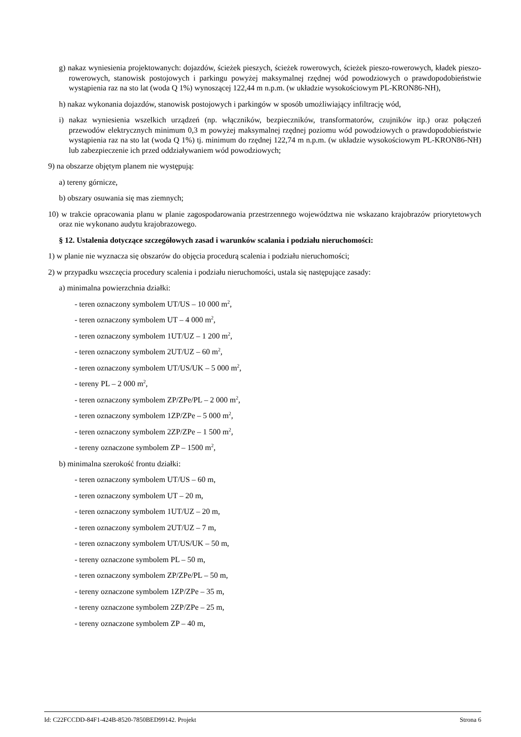g) nakaz wyniesienia projektowanych: dojazdów, ścieżek pieszych, ścieżek rowerowych, ścieżek pieszo-rowerowych, kładek pieszo-rowerowych, stanowisk postojowych i parkingu powyżej maksymalnej rzędnej wód powodziowych o prawdopodobieństwie wystąpienia raz na sto lat (woda Q 1%) wynoszącej 122,44 m n.p.m. (w układzie wysokościowym PL-KRON86-NH),
h) nakaz wykonania dojazdów, stanowisk postojowych i parkingów w sposób umożliwiający infiltrację wód,
i) nakaz wyniesienia wszelkich urządzeń (np. włączników, bezpieczników, transformatorów, czujników itp.) oraz połączeń przewodów elektrycznych minimum 0,3 m powyżej maksymalnej rzędnej poziomu wód powodziowych o prawdopodobieństwie wystąpienia raz na sto lat (woda Q 1%) tj. minimum do rzędnej 122,74 m n.p.m. (w układzie wysokościowym PL-KRON86-NH) lub zabezpieczenie ich przed oddziaływaniem wód powodziowych;
9) na obszarze objętym planem nie występują:
a) tereny górnicze,
b) obszary osuwania się mas ziemnych;
10) w trakcie opracowania planu w planie zagospodarowania przestrzennego województwa nie wskazano krajobrazów priorytetowych oraz nie wykonano audytu krajobrazowego.
§ 12. Ustalenia dotyczące szczegółowych zasad i warunków scalania i podziału nieruchomości:
1) w planie nie wyznacza się obszarów do objęcia procedurą scalenia i podziału nieruchomości;
2) w przypadku wszczęcia procedury scalenia i podziału nieruchomości, ustala się następujące zasady:
a) minimalna powierzchnia działki:
- teren oznaczony symbolem UT/US – 10 000 m<sup>2</sup>,
- teren oznaczony symbolem UT – 4 000 m<sup>2</sup>,
- teren oznaczony symbolem 1UT/UZ – 1 200 m<sup>2</sup>,
- teren oznaczony symbolem 2UT/UZ – 60 m<sup>2</sup>,
- teren oznaczony symbolem UT/US/UK – 5 000 m<sup>2</sup>,
- tereny PL – 2 000 m<sup>2</sup>,
- teren oznaczony symbolem ZP/ZPe/PL – 2 000 m<sup>2</sup>,
- teren oznaczony symbolem 1ZP/ZPe – 5 000 m<sup>2</sup>,
- teren oznaczony symbolem 2ZP/ZPe – 1 500 m<sup>2</sup>,
- tereny oznaczone symbolem ZP – 1500 m<sup>2</sup>,
b) minimalna szerokość frontu działki:
- teren oznaczony symbolem UT/US – 60 m,
- teren oznaczony symbolem UT – 20 m,
- teren oznaczony symbolem 1UT/UZ – 20 m,
- teren oznaczony symbolem 2UT/UZ – 7 m,
- teren oznaczony symbolem UT/US/UK – 50 m,
- tereny oznaczone symbolem PL – 50 m,
- teren oznaczony symbolem ZP/ZPe/PL – 50 m,
- tereny oznaczone symbolem 1ZP/ZPe – 35 m,
- tereny oznaczone symbolem 2ZP/ZPe – 25 m,
- tereny oznaczone symbolem ZP – 40 m,
Id: C22FCCDD-84F1-424B-8520-7850BED99142. Projekt Strona 6